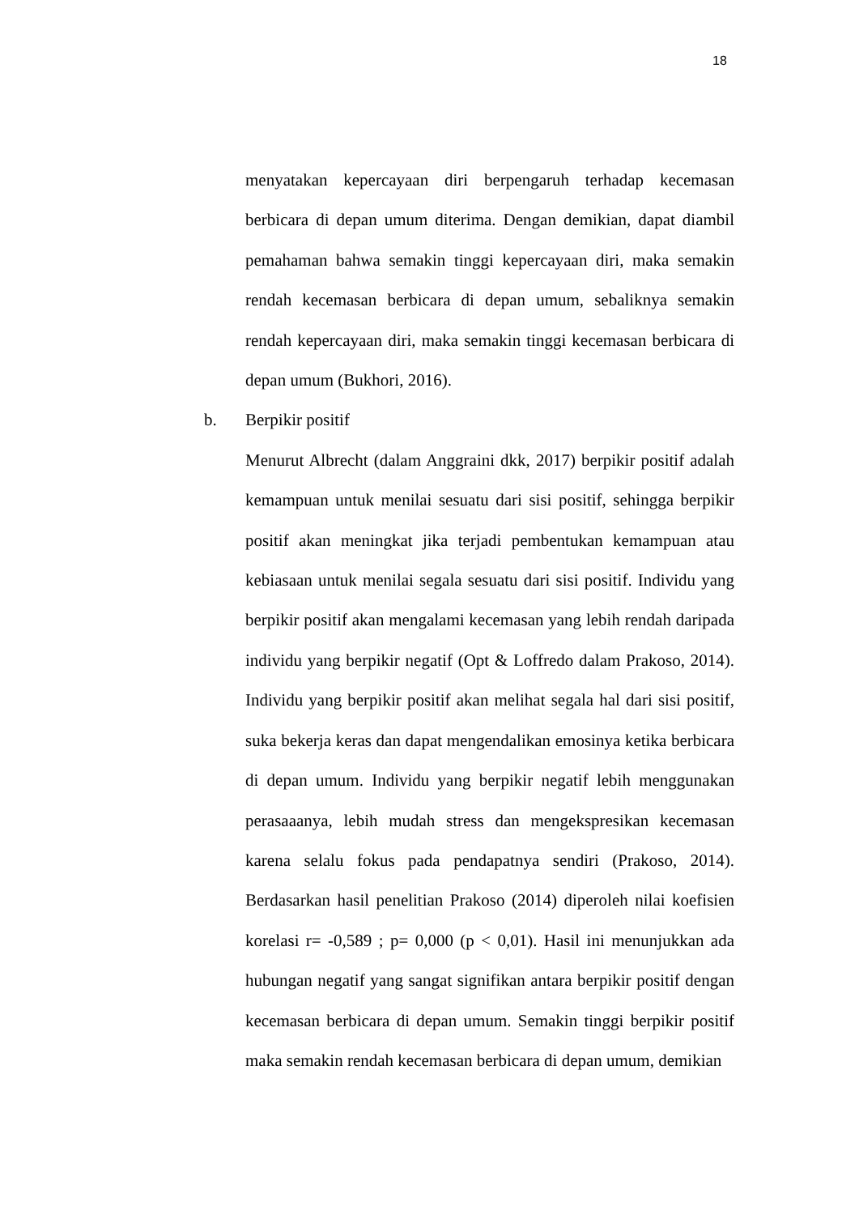18
menyatakan kepercayaan diri berpengaruh terhadap kecemasan berbicara di depan umum diterima. Dengan demikian, dapat diambil pemahaman bahwa semakin tinggi kepercayaan diri, maka semakin rendah kecemasan berbicara di depan umum, sebaliknya semakin rendah kepercayaan diri, maka semakin tinggi kecemasan berbicara di depan umum (Bukhori, 2016).
b. Berpikir positif
Menurut Albrecht (dalam Anggraini dkk, 2017) berpikir positif adalah kemampuan untuk menilai sesuatu dari sisi positif, sehingga berpikir positif akan meningkat jika terjadi pembentukan kemampuan atau kebiasaan untuk menilai segala sesuatu dari sisi positif. Individu yang berpikir positif akan mengalami kecemasan yang lebih rendah daripada individu yang berpikir negatif (Opt & Loffredo dalam Prakoso, 2014). Individu yang berpikir positif akan melihat segala hal dari sisi positif, suka bekerja keras dan dapat mengendalikan emosinya ketika berbicara di depan umum. Individu yang berpikir negatif lebih menggunakan perasaaanya, lebih mudah stress dan mengekspresikan kecemasan karena selalu fokus pada pendapatnya sendiri (Prakoso, 2014). Berdasarkan hasil penelitian Prakoso (2014) diperoleh nilai koefisien korelasi r= -0,589 ; p= 0,000 (p < 0,01). Hasil ini menunjukkan ada hubungan negatif yang sangat signifikan antara berpikir positif dengan kecemasan berbicara di depan umum. Semakin tinggi berpikir positif maka semakin rendah kecemasan berbicara di depan umum, demikian